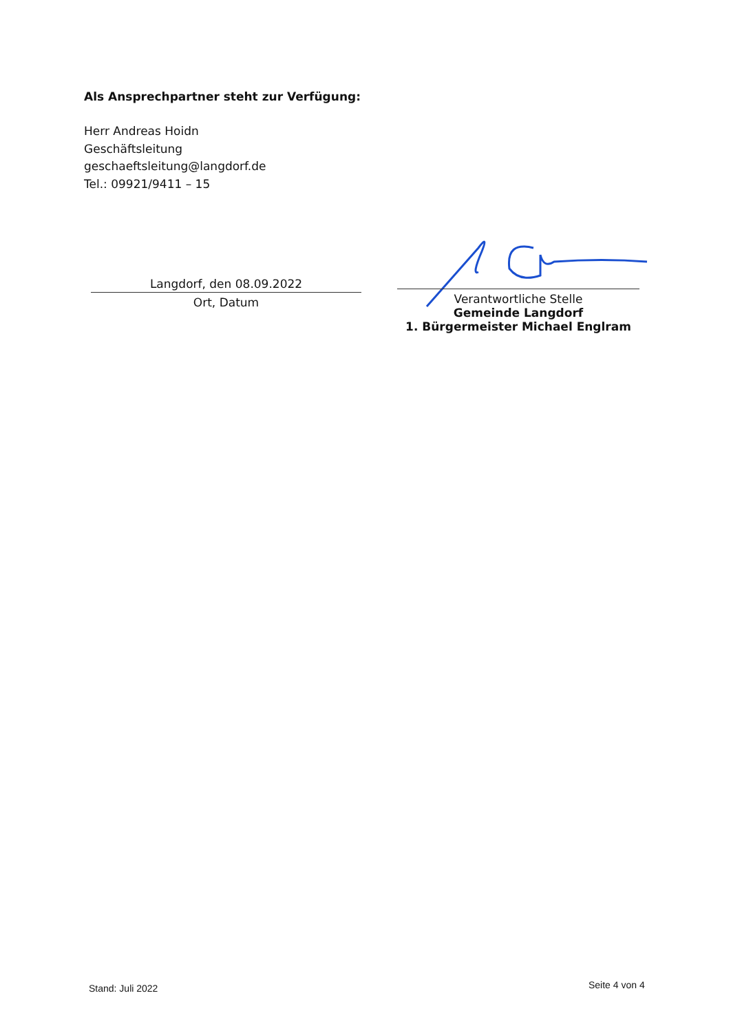Als Ansprechpartner steht zur Verfügung:
Herr Andreas Hoidn
Geschäftsleitung
geschaeftsleitung@langdorf.de
Tel.: 09921/9411 – 15
Langdorf, den 08.09.2022
Ort, Datum
Verantwortliche Stelle
Gemeinde Langdorf
1. Bürgermeister Michael Englram
Stand: Juli 2022 Seite 4 von 4